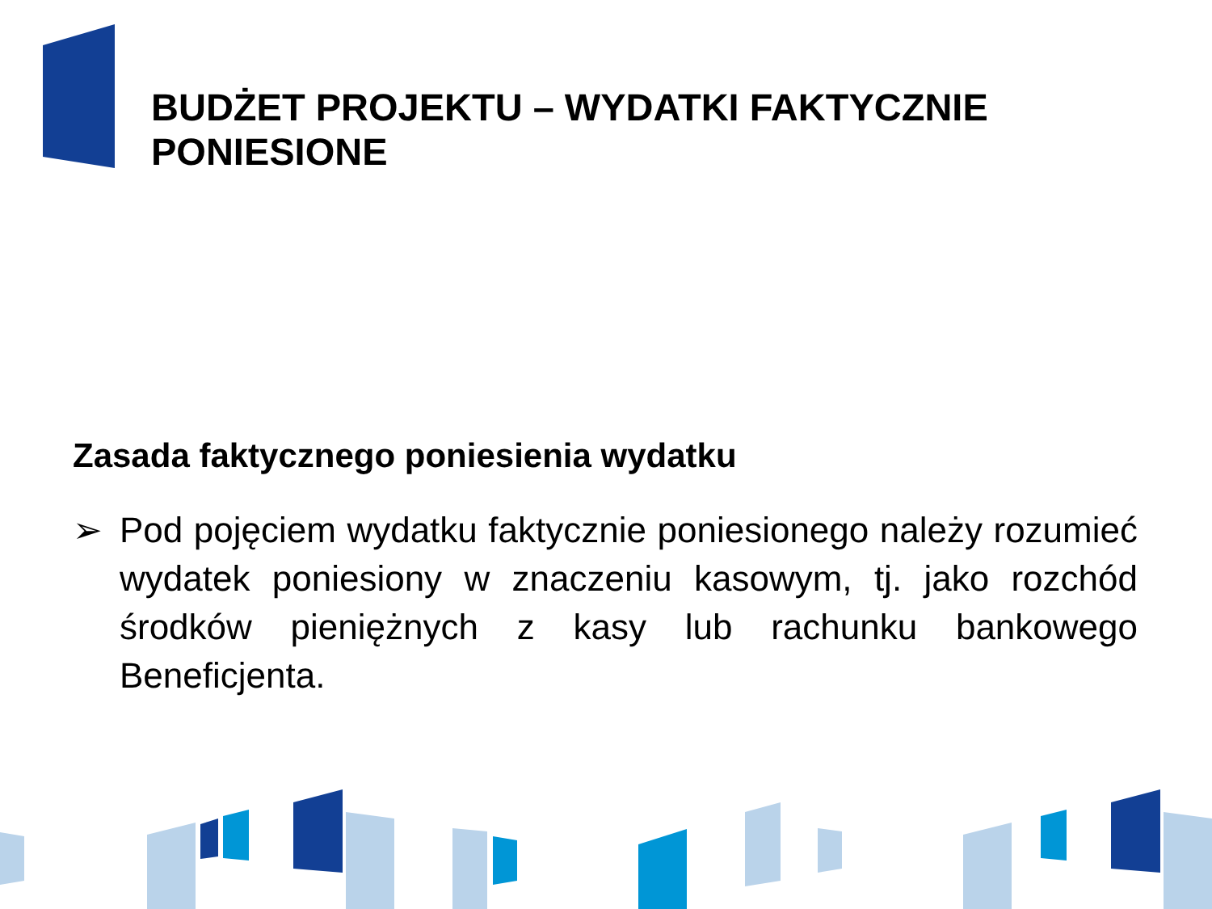BUDŻET PROJEKTU – WYDATKI FAKTYCZNIE PONIESIONE
Zasada faktycznego poniesienia wydatku
➢ Pod pojęciem wydatku faktycznie poniesionego należy rozumieć wydatek poniesiony w znaczeniu kasowym, tj. jako rozchód środków pieniężnych z kasy lub rachunku bankowego Beneficjenta.